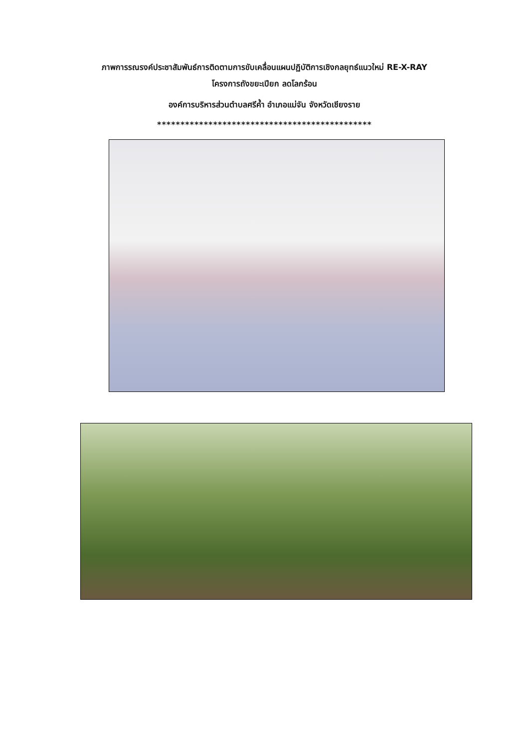ภาพการรณรงค์ประชาสัมพันธ์การติดตามการขับเคลื่อนแผนปฏิบัติการเชิงกลยุทธ์แนวใหม่ RE-X-RAY
โครงการถังขยะเปียก ลดโลกร้อน
องค์การบริหารส่วนตำบลศรีค้ำ อำเภอแม่จัน จังหวัดเชียงราย
**********************************************